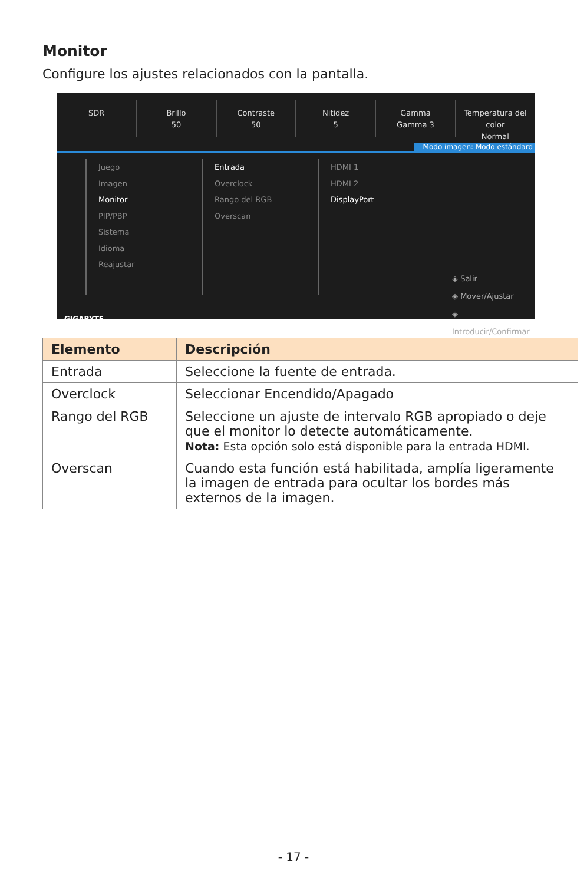Monitor
Configure los ajustes relacionados con la pantalla.
SDR Brillo
50
Contraste
50
Nitidez
5
Gamma
Gamma 3
Temperatura del color
Normal
Modo imagen: Modo estándard
Juego
Imagen
Monitor
PIP/PBP
Sistema
Idioma
Reajustar
Entrada
Overclock
Rango del RGB
Overscan
HDMI 1
HDMI 2
DisplayPort
◈ Salir
◈ Mover/Ajustar
◈ Introducir/Confirmar
GIGABYTE
| Elemento | Descripción |
| --- | --- |
| Entrada | Seleccione la fuente de entrada. |
| Overclock | Seleccionar Encendido/Apagado |
| Rango del RGB | Seleccione un ajuste de intervalo RGB apropiado o deje que el monitor lo detecte automáticamente. Nota: Esta opción solo está disponible para la entrada HDMI. |
| Overscan | Cuando esta función está habilitada, amplía ligeramente la imagen de entrada para ocultar los bordes más externos de la imagen. |
- 17 -